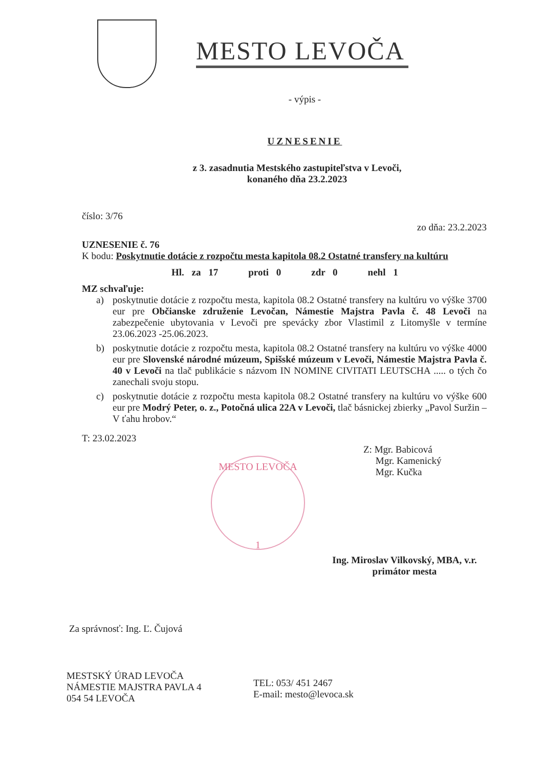MESTO LEVOČA
- výpis -
UZNESENIE
z 3. zasadnutia Mestského zastupiteľstva v Levoči,
konaného dňa 23.2.2023
číslo: 3/76
zo dňa: 23.2.2023
UZNESENIE č. 76
K bodu: Poskytnutie dotácie z rozpočtu mesta kapitola 08.2 Ostatné transfery na kultúru
Hl. za 17 proti 0 zdr 0 nehl 1
MZ schvaľuje:
a) poskytnutie dotácie z rozpočtu mesta, kapitola 08.2 Ostatné transfery na kultúru vo výške 3700 eur pre Občianske združenie Levočan, Námestie Majstra Pavla č. 48 Levoči na zabezpečenie ubytovania v Levoči pre spevácky zbor Vlastimil z Litomyšle v termíne 23.06.2023 -25.06.2023.
b) poskytnutie dotácie z rozpočtu mesta, kapitola 08.2 Ostatné transfery na kultúru vo výške 4000 eur pre Slovenské národné múzeum, Spišské múzeum v Levoči, Námestie Majstra Pavla č. 40 v Levoči na tlač publikácie s názvom IN NOMINE CIVITATI LEUTSCHA ..... o tých čo zanechali svoju stopu.
c) poskytnutie dotácie z rozpočtu mesta kapitola 08.2 Ostatné transfery na kultúru vo výške 600 eur pre Modrý Peter, o. z., Potočná ulica 22A v Levoči, tlač básnickej zbierky „Pavol Suržin – V ťahu hrobov.“
T: 23.02.2023
Z: Mgr. Babicová
Mgr. Kamenický
Mgr. Kučka
Ing. Miroslav Vilkovský, MBA, v.r.
primátor mesta
Za správnosť: Ing. Ľ. Čujová
MESTSKÝ ÚRAD LEVOČA
NÁMESTIE MAJSTRA PAVLA 4
054 54 LEVOČA
TEL: 053/ 451 2467
E-mail: mesto@levoca.sk
MESTO LEVOČA
1